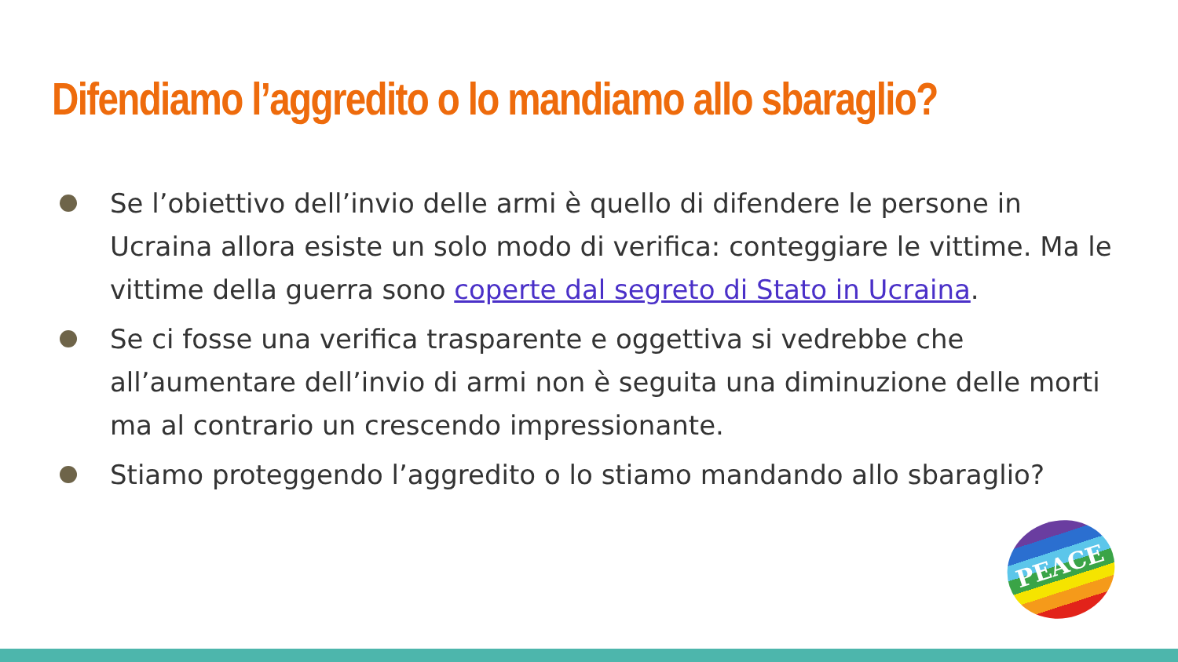Difendiamo l’aggredito o lo mandiamo allo sbaraglio?
Se l’obiettivo dell’invio delle armi è quello di difendere le persone in Ucraina allora esiste un solo modo di verifica: conteggiare le vittime. Ma le vittime della guerra sono coperte dal segreto di Stato in Ucraina.
Se ci fosse una verifica trasparente e oggettiva si vedrebbe che all’aumentare dell’invio di armi non è seguita una diminuzione delle morti ma al contrario un crescendo impressionante.
Stiamo proteggendo l’aggredito o lo stiamo mandando allo sbaraglio?
PEACE